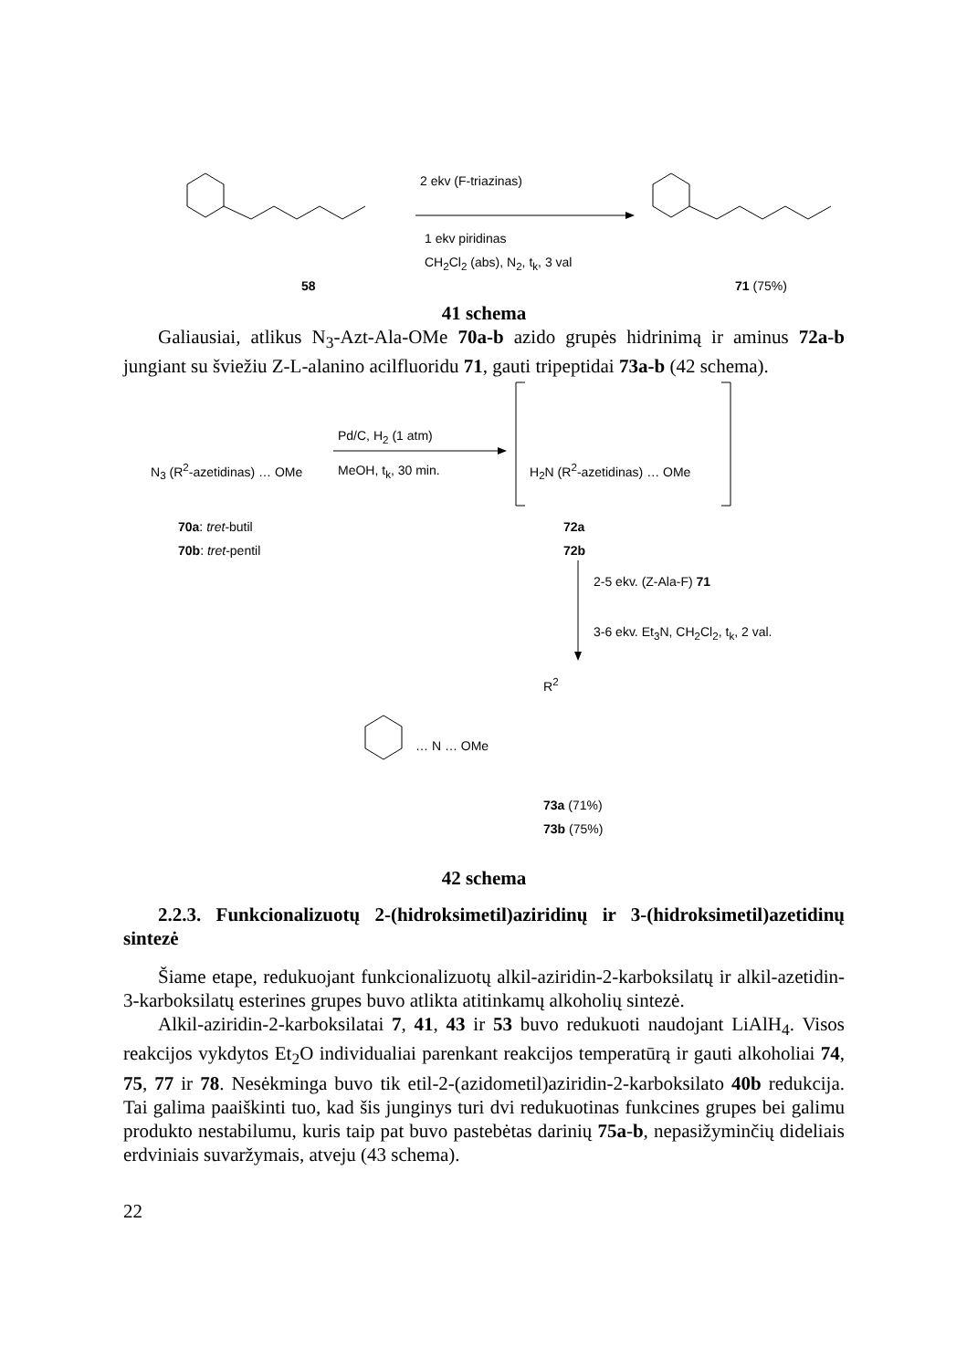2 ekv (F-triazinas)
1 ekv piridinas
CH<sub>2</sub>Cl<sub>2</sub> (abs), N<sub>2</sub>, t<sub>k</sub>, 3 val
58 71 (75%)
41 schema
Galiausiai, atlikus N<sub>3</sub>-Azt-Ala-OMe 70a-b azido grupės hidrinimą ir aminus 72a-b jungiant su šviežiu Z-L-alanino acilfluoridu 71, gauti tripeptidai 73a-b (42 schema).
N<sub>3</sub> (R<sup>2</sup>-azetidinas) … OMe
Pd/C, H<sub>2</sub> (1 atm)
MeOH, t<sub>k</sub>, 30 min. H<sub>2</sub>N (R<sup>2</sup>-azetidinas) … OMe
70a: tret-butil
70b: tret-pentil
72a
72b
2-5 ekv. (Z-Ala-F) 71
3-6 ekv. Et<sub>3</sub>N, CH<sub>2</sub>Cl<sub>2</sub>, t<sub>k</sub>, 2 val.
R<sup>2</sup>
… N … OMe
73a (71%)
73b (75%)
42 schema
2.2.3. Funkcionalizuotų 2-(hidroksimetil)aziridinų ir 3-(hidroksimetil)azetidinų sintezė
Šiame etape, redukuojant funkcionalizuotų alkil-aziridin-2-karboksilatų ir alkil-azetidin-3-karboksilatų esterines grupes buvo atlikta atitinkamų alkoholių sintezė.
Alkil-aziridin-2-karboksilatai 7, 41, 43 ir 53 buvo redukuoti naudojant LiAlH<sub>4</sub>. Visos reakcijos vykdytos Et<sub>2</sub>O individualiai parenkant reakcijos temperatūrą ir gauti alkoholiai 74, 75, 77 ir 78. Nesėkminga buvo tik etil-2-(azidometil)aziridin-2-karboksilato 40b redukcija. Tai galima paaiškinti tuo, kad šis junginys turi dvi redukuotinas funkcines grupes bei galimu produkto nestabilumu, kuris taip pat buvo pastebėtas darinių 75a-b, nepasižyminčių dideliais erdviniais suvaržymais, atveju (43 schema).
22